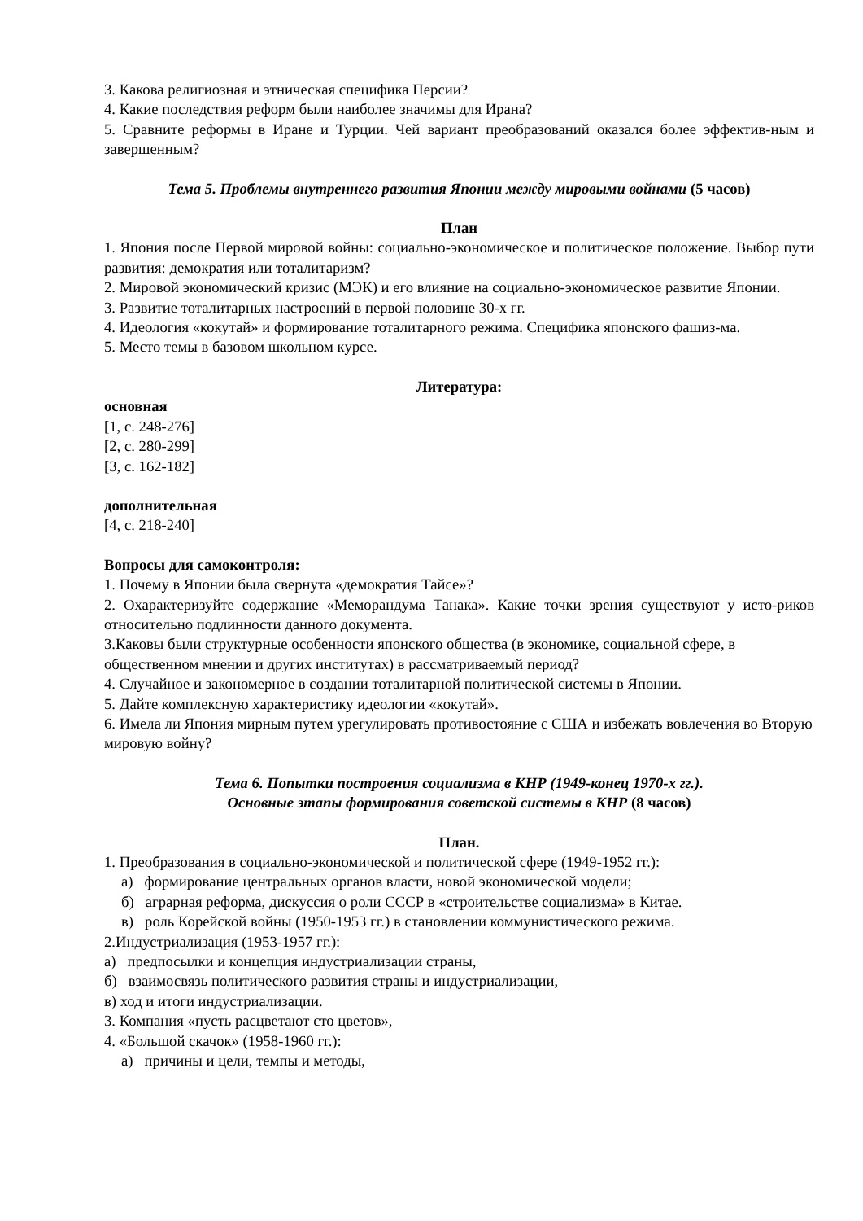3. Какова религиозная и этническая специфика Персии?
4. Какие последствия реформ были наиболее значимы для Ирана?
5. Сравните реформы в Иране и Турции. Чей вариант преобразований оказался более эффектив-ным и завершенным?
Тема 5. Проблемы внутреннего развития Японии между мировыми войнами (5 часов)
План
1. Япония после Первой мировой войны: социально-экономическое и политическое положение. Выбор пути развития: демократия или тоталитаризм?
2. Мировой экономический кризис (МЭК) и его влияние на социально-экономическое развитие Японии.
3. Развитие тоталитарных настроений в первой половине 30-х гг.
4. Идеология «кокутай» и формирование тоталитарного режима. Специфика японского фашиз-ма.
5. Место темы в базовом школьном курсе.
Литература:
основная
[1, с. 248-276]
[2, с. 280-299]
[3, с. 162-182]
дополнительная
[4, с. 218-240]
Вопросы для самоконтроля:
1. Почему в Японии была свернута «демократия Тайсе»?
2. Охарактеризуйте содержание «Меморандума Танака». Какие точки зрения существуют у исто-риков относительно подлинности данного документа.
3.Каковы были структурные особенности японского общества (в экономике, социальной сфере, в общественном мнении и других институтах) в рассматриваемый период?
4. Случайное и закономерное в создании тоталитарной политической системы в Японии.
5. Дайте комплексную характеристику идеологии «кокутай».
6. Имела ли Япония мирным путем урегулировать противостояние с США и избежать вовлечения во Вторую мировую войну?
Тема 6. Попытки построения социализма в КНР (1949-конец 1970-х гг.).
Основные этапы формирования советской системы в КНР (8 часов)
План.
1. Преобразования в социально-экономической и политической сфере (1949-1952 гг.):
а) формирование центральных органов власти, новой экономической модели;
б) аграрная реформа, дискуссия о роли СССР в «строительстве социализма» в Китае.
в) роль Корейской войны (1950-1953 гг.) в становлении коммунистического режима.
2.Индустриализация (1953-1957 гг.):
а) предпосылки и концепция индустриализации страны,
б) взаимосвязь политического развития страны и индустриализации,
в) ход и итоги индустриализации.
3. Компания «пусть расцветают сто цветов»,
4. «Большой скачок» (1958-1960 гг.):
а) причины и цели, темпы и методы,